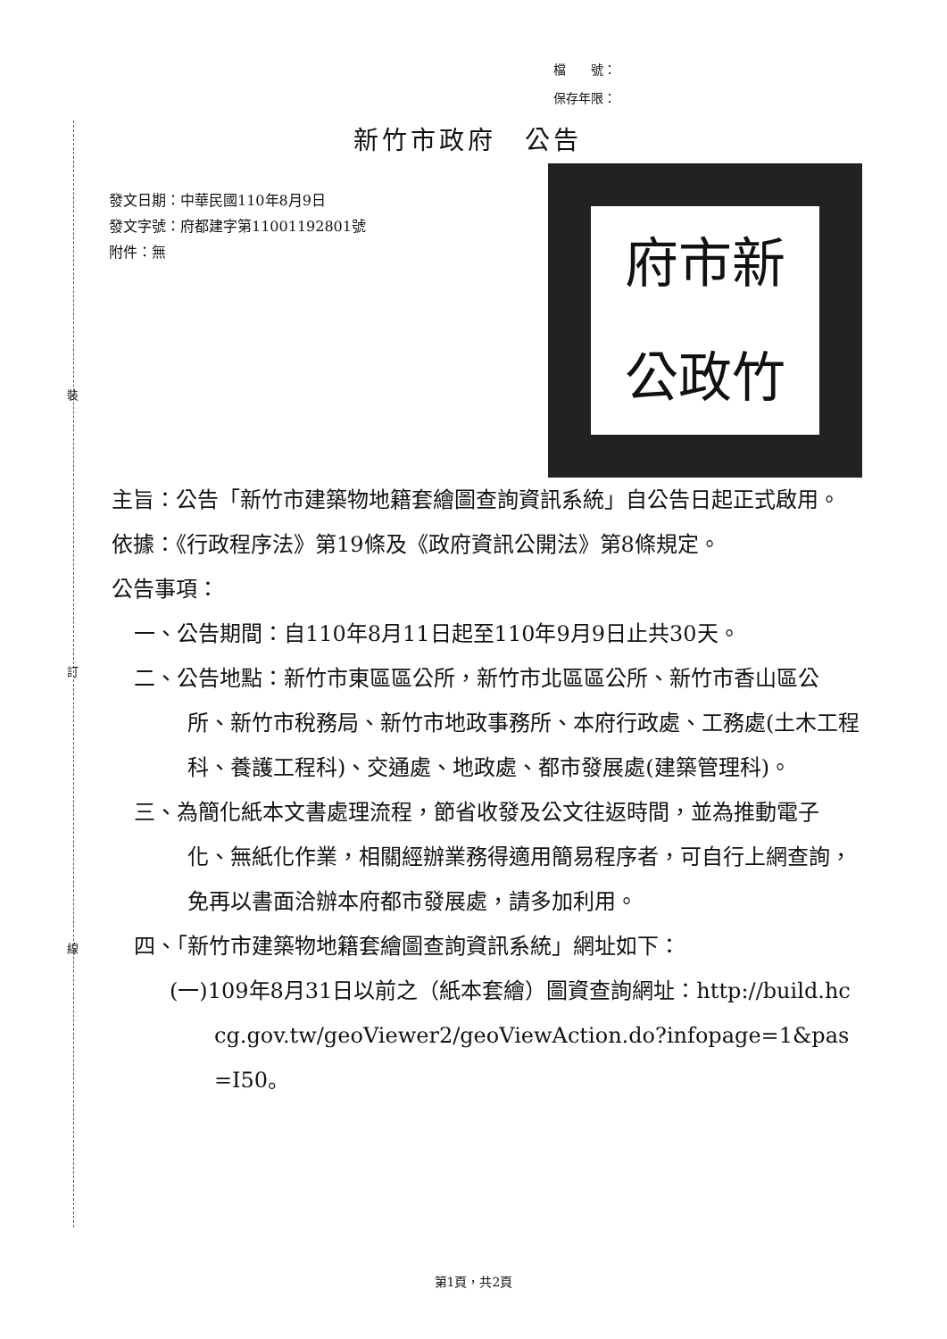裝
訂
線
檔　　號：
保存年限：
新竹市政府　公告
府市新
公政竹
發文日期：中華民國110年8月9日
發文字號：府都建字第11001192801號
附件：無
主旨：公告「新竹市建築物地籍套繪圖查詢資訊系統」自公告日起正式啟用。
依據：《行政程序法》第19條及《政府資訊公開法》第8條規定。
公告事項：
一、公告期間：自110年8月11日起至110年9月9日止共30天。
二、公告地點：新竹市東區區公所，新竹市北區區公所、新竹市香山區公所、新竹市稅務局、新竹市地政事務所、本府行政處、工務處(土木工程科、養護工程科)、交通處、地政處、都市發展處(建築管理科)。
三、為簡化紙本文書處理流程，節省收發及公文往返時間，並為推動電子化、無紙化作業，相關經辦業務得適用簡易程序者，可自行上網查詢，免再以書面洽辦本府都市發展處，請多加利用。
四、「新竹市建築物地籍套繪圖查詢資訊系統」網址如下：
(一)109年8月31日以前之（紙本套繪）圖資查詢網址：http://build.hccg.gov.tw/geoViewer2/geoViewAction.do?infopage=1&pas=I50。
第1頁，共2頁